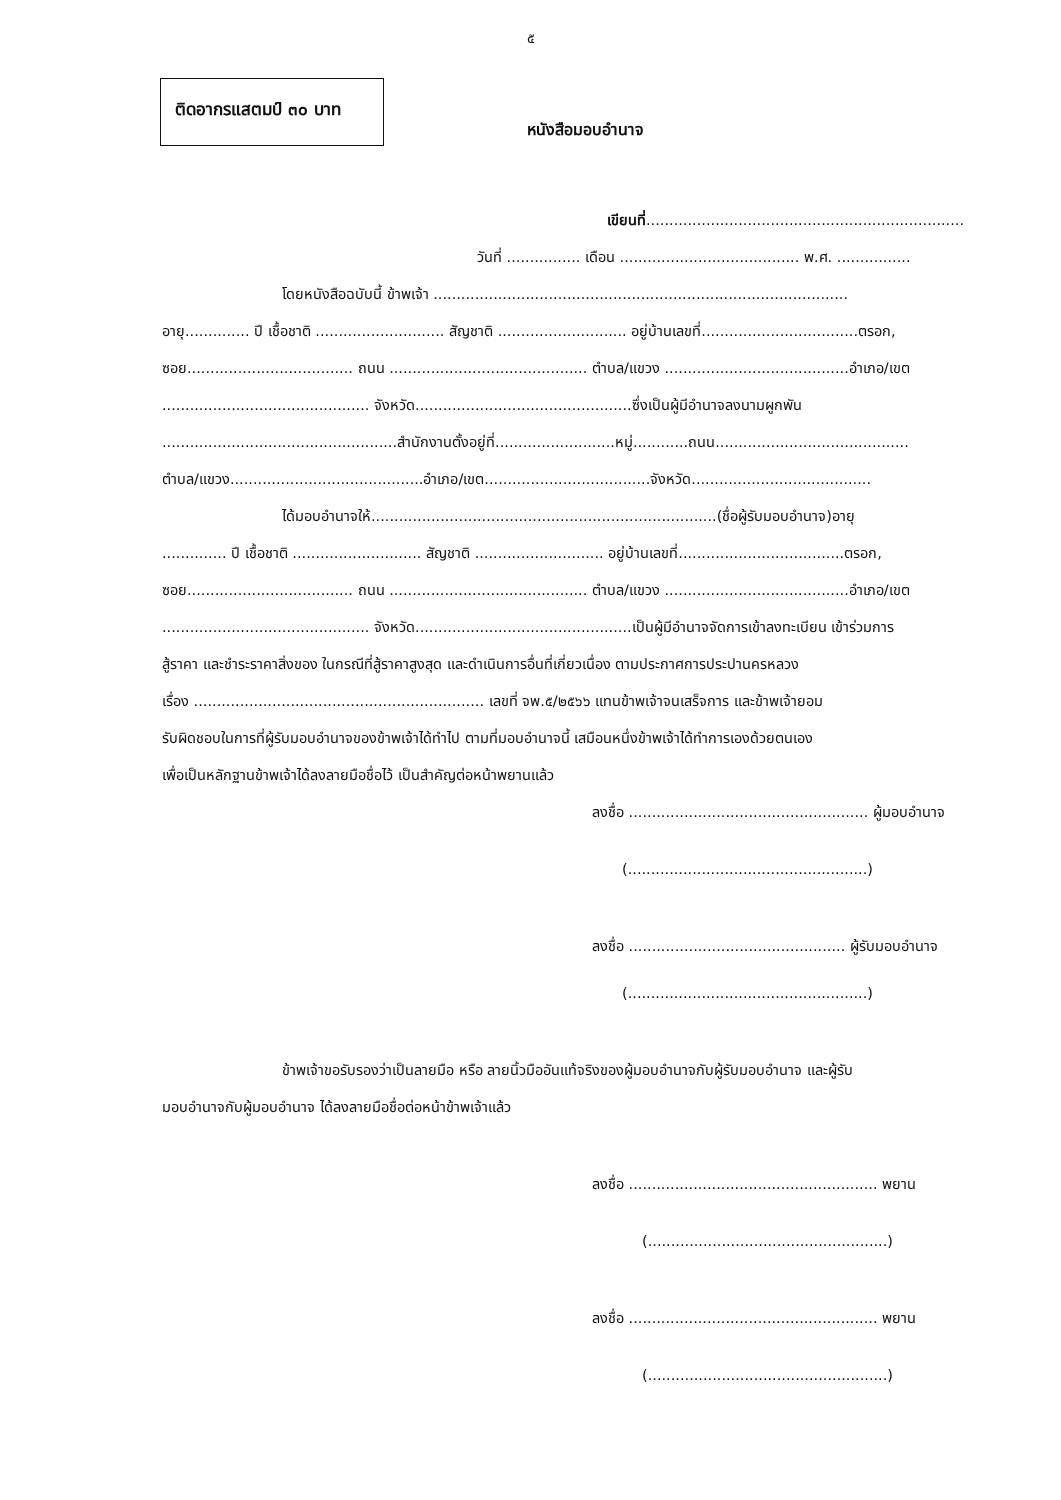๕
ติดอากรแสตมป์ ๓๐ บาท
หนังสือมอบอำนาจ
เขียนที่........................................................................
วันที่ ................ เดือน ....................................... พ.ศ. ................
โดยหนังสือฉบับนี้ ข้าพเจ้า ..........................................................................................
อายุ.............. ปี เชื้อชาติ ............................ สัญชาติ ............................ อยู่บ้านเลขที่..................................ตรอก,
ซอย.................................... ถนน ........................................... ตำบล/แขวง ........................................อำเภอ/เขต
............................................. จังหวัด...............................................ซึ่งเป็นผู้มีอำนาจลงนามผูกพัน
...................................................สำนักงานตั้งอยู่ที่..........................หมู่............ถนน..........................................
ตำบล/แขวง..........................................อำเภอ/เขต....................................จังหวัด.......................................
ได้มอบอำนาจให้...........................................................................(ชื่อผู้รับมอบอำนาจ)อายุ
.............. ปี เชื้อชาติ ............................ สัญชาติ ............................ อยู่บ้านเลขที่....................................ตรอก,
ซอย.................................... ถนน ........................................... ตำบล/แขวง ........................................อำเภอ/เขต
............................................. จังหวัด...............................................เป็นผู้มีอำนาจจัดการเข้าลงทะเบียน เข้าร่วมการ
สู้ราคา และชำระราคาสิ่งของ ในกรณีที่สู้ราคาสูงสุด และดำเนินการอื่นที่เกี่ยวเนื่อง ตามประกาศการประปานครหลวง
เรื่อง ............................................................... เลขที่ จพ.๕/๒๕๖๖ แทนข้าพเจ้าจนเสร็จการ และข้าพเจ้ายอม
รับผิดชอบในการที่ผู้รับมอบอำนาจของข้าพเจ้าได้ทำไป ตามที่มอบอำนาจนี้ เสมือนหนึ่งข้าพเจ้าได้ทำการเองด้วยตนเอง
เพื่อเป็นหลักฐานข้าพเจ้าได้ลงลายมือชื่อไว้ เป็นสำคัญต่อหน้าพยานแล้ว
ลงชื่อ .................................................... ผู้มอบอำนาจ
(....................................................)
ลงชื่อ ............................................... ผู้รับมอบอำนาจ
(....................................................)
ข้าพเจ้าขอรับรองว่าเป็นลายมือ หรือ ลายนิ้วมืออันแท้จริงของผู้มอบอำนาจกับผู้รับมอบอำนาจ และผู้รับ
มอบอำนาจกับผู้มอบอำนาจ ได้ลงลายมือชื่อต่อหน้าข้าพเจ้าแล้ว
ลงชื่อ ...................................................... พยาน
(....................................................)
ลงชื่อ ...................................................... พยาน
(....................................................)